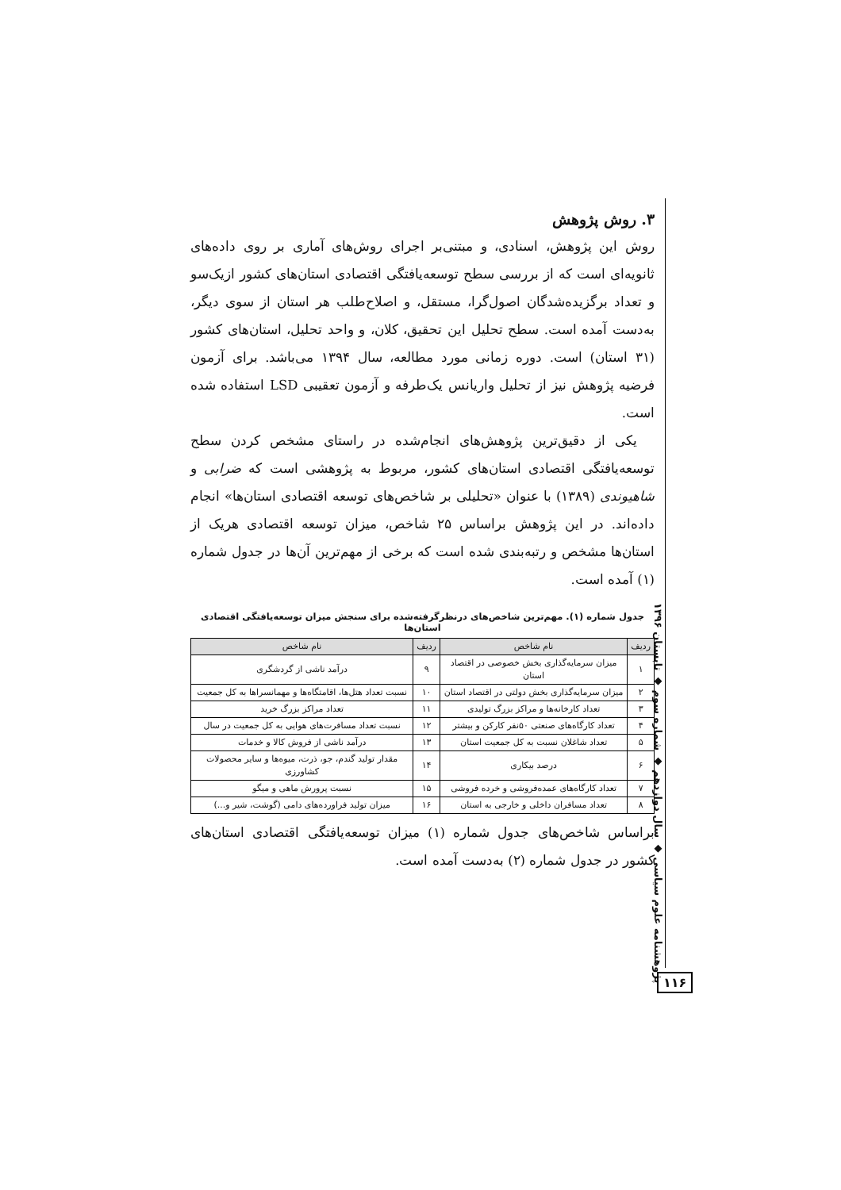۳. روش پژوهش
روش این پژوهش، اسنادی، و مبتنی‌بر اجرای روش‌های آماری بر روی داده‌های ثانویه‌ای است که از بررسی سطح توسعه‌یافتگی اقتصادی استان‌های کشور ازیک‌سو و تعداد برگزیده‌شدگان اصول‌گرا، مستقل، و اصلاح‌طلب هر استان از سوی دیگر، به‌دست آمده است. سطح تحلیل این تحقیق، کلان، و واحد تحلیل، استان‌های کشور (۳۱ استان) است. دوره زمانی مورد مطالعه، سال ۱۳۹۴ می‌باشد. برای آزمون فرضیه پژوهش نیز از تحلیل واریانس یک‌طرفه و آزمون تعقیبی LSD استفاده شده است.
یکی از دقیق‌ترین پژوهش‌های انجام‌شده در راستای مشخص کردن سطح توسعه‌یافتگی اقتصادی استان‌های کشور، مربوط به پژوهشی است که ضرابی و شاهیوندی (۱۳۸۹) با عنوان «تحلیلی بر شاخص‌های توسعه اقتصادی استان‌ها» انجام داده‌اند. در این پژوهش براساس ۲۵ شاخص، میزان توسعه اقتصادی هریک از استان‌ها مشخص و رتبه‌بندی شده است که برخی از مهم‌ترین آن‌ها در جدول شماره (۱) آمده است.
جدول شماره (۱). مهم‌ترین شاخص‌های درنظرگرفته‌شده برای سنجش میزان توسعه‌یافتگی اقتصادی استان‌ها
| ردیف | نام شاخص | ردیف | نام شاخص |
| --- | --- | --- | --- |
| ۱ | میزان سرمایه‌گذاری بخش خصوصی در اقتصاد استان | ۹ | درآمد ناشی از گردشگری |
| ۲ | میزان سرمایه‌گذاری بخش دولتی در اقتصاد استان | ۱۰ | نسبت تعداد هتل‌ها، اقامتگاه‌ها و مهمانسراها به کل جمعیت |
| ۳ | تعداد کارخانه‌ها و مراکز بزرگ تولیدی | ۱۱ | تعداد مراکز بزرگ خرید |
| ۴ | تعداد کارگاه‌های صنعتی ۵۰نفر کارکن و بیشتر | ۱۲ | نسبت تعداد مسافرت‌های هوایی به کل جمعیت در سال |
| ۵ | تعداد شاغلان نسبت به کل جمعیت استان | ۱۳ | درآمد ناشی از فروش کالا و خدمات |
| ۶ | درصد بیکاری | ۱۴ | مقدار تولید گندم، جو، ذرت، میوه‌ها و سایر محصولات کشاورزی |
| ۷ | تعداد کارگاه‌های عمده‌فروشی و خرده فروشی | ۱۵ | نسبت پرورش ماهی و میگو |
| ۸ | تعداد مسافران داخلی و خارجی به استان | ۱۶ | میزان تولید فراورده‌های دامی (گوشت، شیر و...) |
براساس شاخص‌های جدول شماره (۱) میزان توسعه‌یافتگی اقتصادی استان‌های کشور در جدول شماره (۲) به‌دست آمده است.
پژوهشنامه علوم سیاسی ◆ سال دوازدهم ◆ شماره سوم ◆ تابستان ۱۳۹۶
۱۱۶